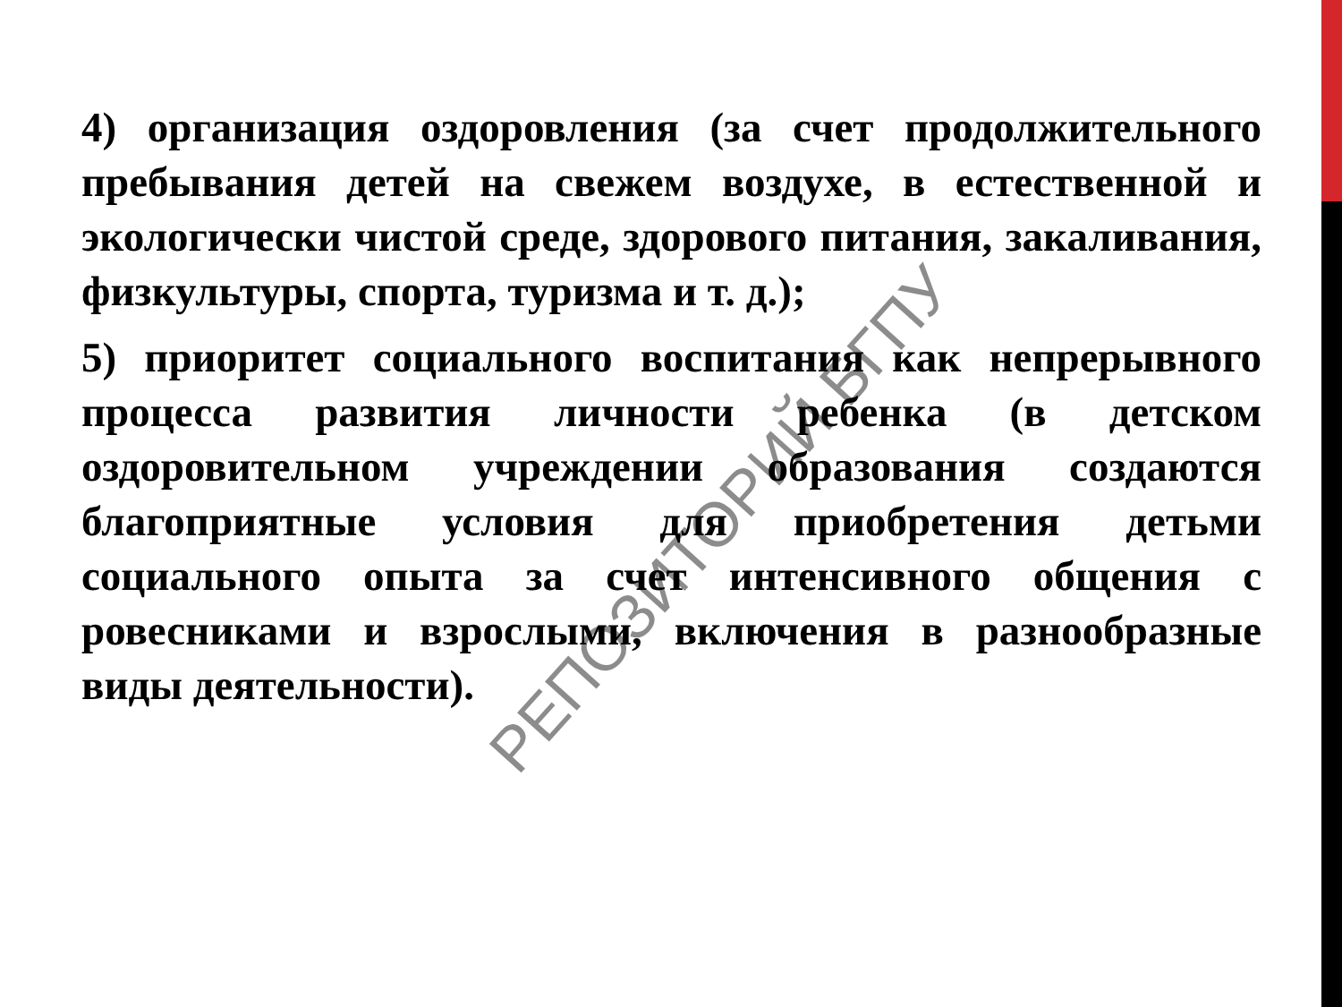4) организация оздоровления (за счет продолжительного пребывания детей на свежем воздухе, в естественной и экологически чистой среде, здорового питания, закаливания, физкультуры, спорта, туризма и т. д.);
5) приоритет социального воспитания как непрерывного процесса развития личности ребенка (в детском оздоровительном учреждении образования создаются благоприятные условия для приобретения детьми социального опыта за счет интенсивного общения с ровесниками и взрослыми, включения в разнообразные виды деятельности).
РЕПОЗИТОРИЙ БГПУ